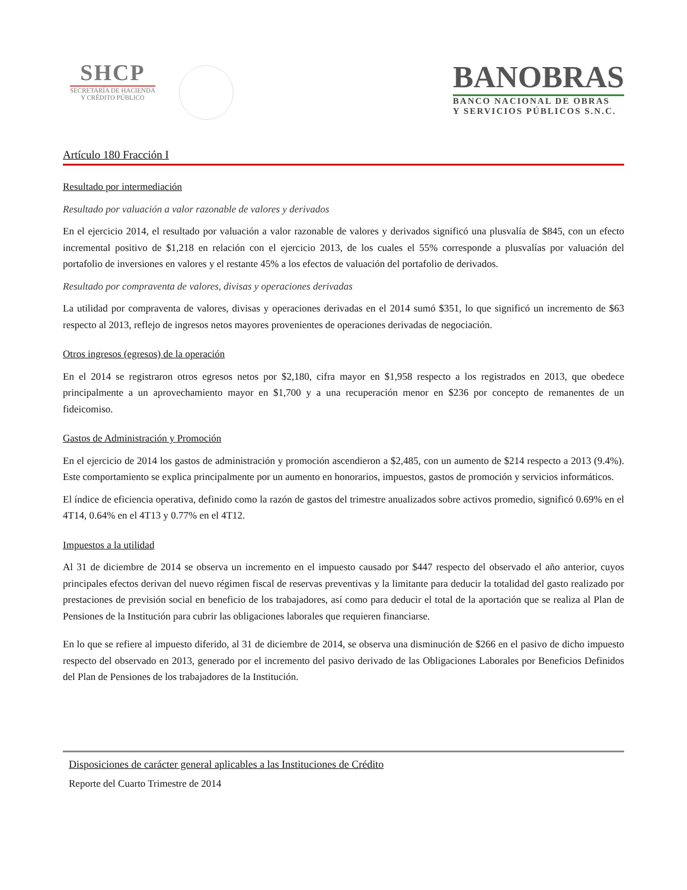SHCP
SECRETARÍA DE HACIENDA
Y CRÉDITO PÚBLICO
BANOBRAS
BANCO NACIONAL DE OBRAS
Y SERVICIOS PÚBLICOS S.N.C.
Artículo 180 Fracción I
Resultado por intermediación
Resultado por valuación a valor razonable de valores y derivados
En el ejercicio 2014, el resultado por valuación a valor razonable de valores y derivados significó una plusvalía de $845, con un efecto incremental positivo de $1,218 en relación con el ejercicio 2013, de los cuales el 55% corresponde a plusvalías por valuación del portafolio de inversiones en valores y el restante 45% a los efectos de valuación del portafolio de derivados.
Resultado por compraventa de valores, divisas y operaciones derivadas
La utilidad por compraventa de valores, divisas y operaciones derivadas en el 2014 sumó $351, lo que significó un incremento de $63 respecto al 2013, reflejo de ingresos netos mayores provenientes de operaciones derivadas de negociación.
Otros ingresos (egresos) de la operación
En el 2014 se registraron otros egresos netos por $2,180, cifra mayor en $1,958 respecto a los registrados en 2013, que obedece principalmente a un aprovechamiento mayor en $1,700 y a una recuperación menor en $236 por concepto de remanentes de un fideicomiso.
Gastos de Administración y Promoción
En el ejercicio de 2014 los gastos de administración y promoción ascendieron a $2,485, con un aumento de $214 respecto a 2013 (9.4%). Este comportamiento se explica principalmente por un aumento en honorarios, impuestos, gastos de promoción y servicios informáticos.
El índice de eficiencia operativa, definido como la razón de gastos del trimestre anualizados sobre activos promedio, significó 0.69% en el 4T14, 0.64% en el 4T13 y 0.77% en el 4T12.
Impuestos a la utilidad
Al 31 de diciembre de 2014 se observa un incremento en el impuesto causado por $447 respecto del observado el año anterior, cuyos principales efectos derivan del nuevo régimen fiscal de reservas preventivas y la limitante para deducir la totalidad del gasto realizado por prestaciones de previsión social en beneficio de los trabajadores, así como para deducir el total de la aportación que se realiza al Plan de Pensiones de la Institución para cubrir las obligaciones laborales que requieren financiarse.
En lo que se refiere al impuesto diferido, al 31 de diciembre de 2014, se observa una disminución de $266 en el pasivo de dicho impuesto respecto del observado en 2013, generado por el incremento del pasivo derivado de las Obligaciones Laborales por Beneficios Definidos del Plan de Pensiones de los trabajadores de la Institución.
Disposiciones de carácter general aplicables a las Instituciones de Crédito
Reporte del Cuarto Trimestre de 2014